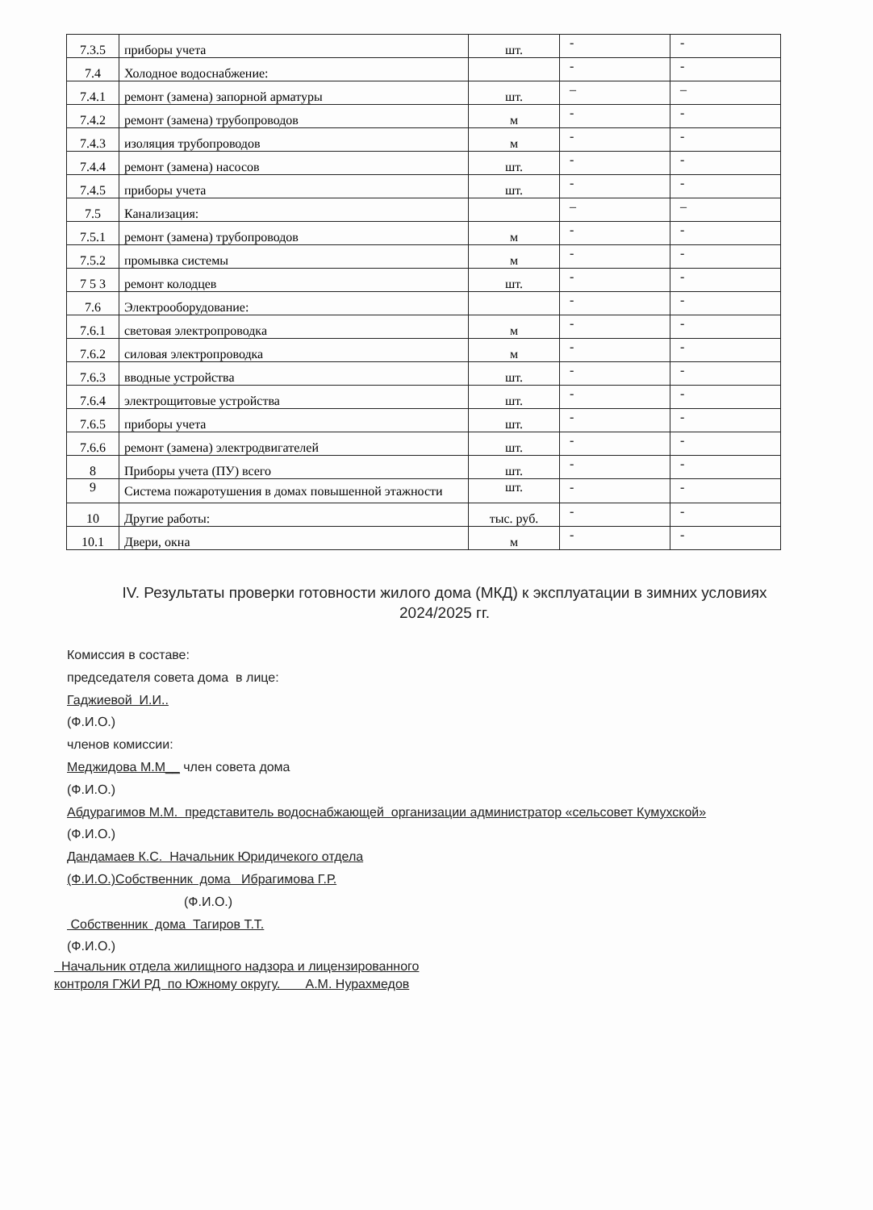| 7.3.5 | приборы учета | шт. | - | - |
| 7.4 | Холодное водоснабжение: | | - | - |
| 7.4.1 | ремонт (замена) запорной арматуры | шт. | – | – |
| 7.4.2 | ремонт (замена) трубопроводов | м | - | - |
| 7.4.3 | изоляция трубопроводов | м | - | - |
| 7.4.4 | ремонт (замена) насосов | шт. | - | - |
| 7.4.5 | приборы учета | шт. | - | - |
| 7.5 | Канализация: | | – | – |
| 7.5.1 | ремонт (замена) трубопроводов | м | - | - |
| 7.5.2 | промывка системы | м | - | - |
| 7 5 3 | ремонт колодцев | шт. | - | - |
| 7.6 | Электрооборудование: | | - | - |
| 7.6.1 | световая электропроводка | м | - | - |
| 7.6.2 | силовая электропроводка | м | - | - |
| 7.6.3 | вводные устройства | шт. | - | - |
| 7.6.4 | электрощитовые устройства | шт. | - | - |
| 7.6.5 | приборы учета | шт. | - | - |
| 7.6.6 | ремонт (замена) электродвигателей | шт. | - | - |
| 8 | Приборы учета (ПУ) всего | шт. | - | - |
| 9 | Система пожаротушения в домах повышенной этажности | шт. | - | - |
| 10 | Другие работы: | тыс. руб. | - | - |
| 10.1 | Двери, окна | м | - | - |
IV. Результаты проверки готовности жилого дома (МКД) к эксплуатации в зимних условиях 2024/2025 гг.
Комиссия в составе:
председателя совета дома в лице:
Гаджиевой И.И..
(Ф.И.О.)
членов комиссии:
Меджидова М.М__ член совета дома
(Ф.И.О.)
Абдурагимов М.М. представитель водоснабжающей организации администратор «сельсовет Кумухской»
(Ф.И.О.)
Дандамаев К.С. Начальник Юридичекого отдела
(Ф.И.О.)Собственник дома Ибрагимова Г.Р.
(Ф.И.О.)
Собственник дома Тагиров Т.Т.
(Ф.И.О.)
Начальник отдела жилищного надзора и лицензированного
контроля ГЖИ РД по Южному округу. А.М. Нурахмедов